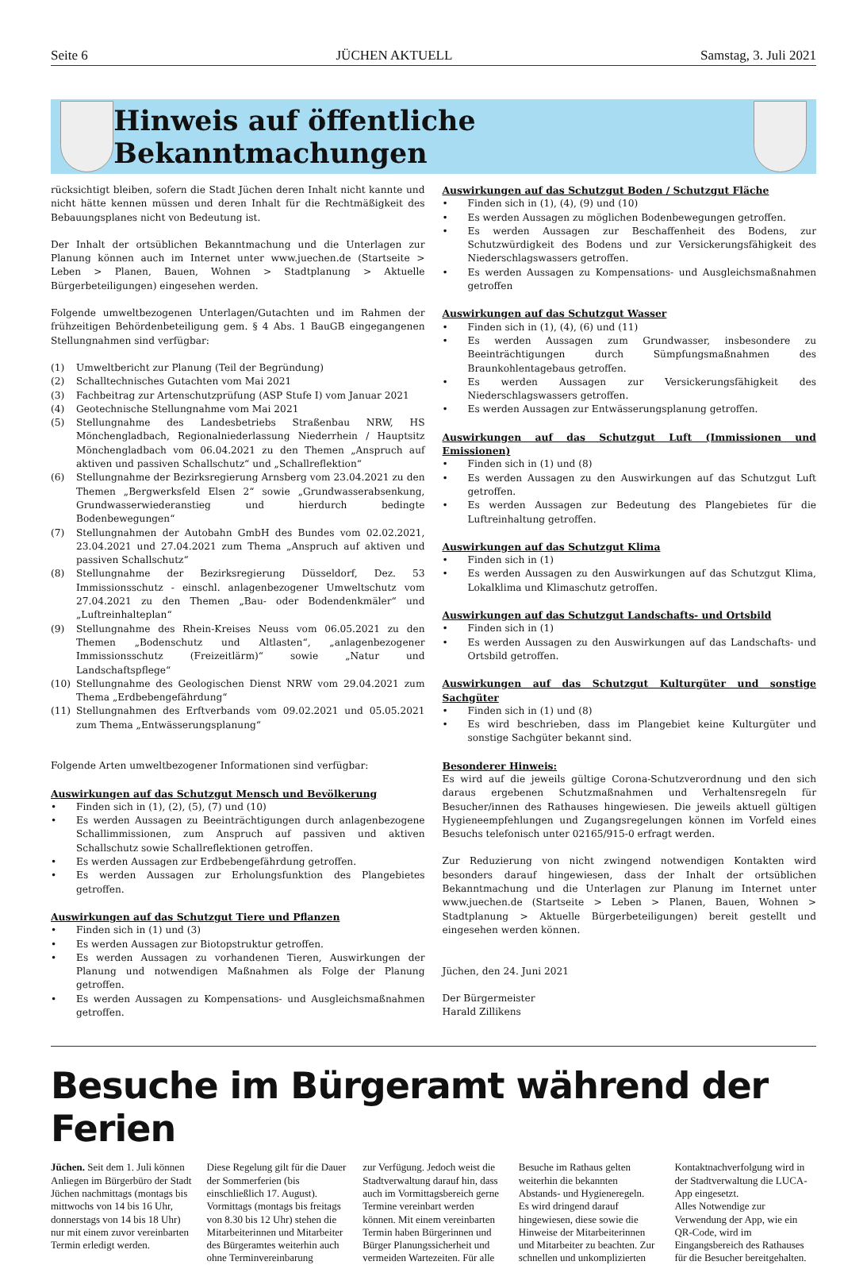Seite 6 JÜCHEN AKTUELL Samstag, 3. Juli 2021
Hinweis auf öffentliche Bekanntmachungen
rücksichtigt bleiben, sofern die Stadt Jüchen deren Inhalt nicht kannte und nicht hätte kennen müssen und deren Inhalt für die Rechtmäßigkeit des Bebauungsplanes nicht von Bedeutung ist.
Der Inhalt der ortsüblichen Bekanntmachung und die Unterlagen zur Planung können auch im Internet unter www.juechen.de (Startseite > Leben > Planen, Bauen, Wohnen > Stadtplanung > Aktuelle Bürgerbeteiligungen) eingesehen werden.
Folgende umweltbezogenen Unterlagen/Gutachten und im Rahmen der frühzeitigen Behördenbeteiligung gem. § 4 Abs. 1 BauGB eingegangenen Stellungnahmen sind verfügbar:
(1) Umweltbericht zur Planung (Teil der Begründung)
(2) Schalltechnisches Gutachten vom Mai 2021
(3) Fachbeitrag zur Artenschutzprüfung (ASP Stufe I) vom Januar 2021
(4) Geotechnische Stellungnahme vom Mai 2021
(5) Stellungnahme des Landesbetriebs Straßenbau NRW, HS Mönchengladbach, Regionalniederlassung Niederrhein / Hauptsitz Mönchengladbach vom 06.04.2021 zu den Themen „Anspruch auf aktiven und passiven Schallschutz“ und „Schallreflektion“
(6) Stellungnahme der Bezirksregierung Arnsberg vom 23.04.2021 zu den Themen „Bergwerksfeld Elsen 2“ sowie „Grundwasserabsenkung, Grundwasserwiederanstieg und hierdurch bedingte Bodenbewegungen“
(7) Stellungnahmen der Autobahn GmbH des Bundes vom 02.02.2021, 23.04.2021 und 27.04.2021 zum Thema „Anspruch auf aktiven und passiven Schallschutz“
(8) Stellungnahme der Bezirksregierung Düsseldorf, Dez. 53 Immissionsschutz - einschl. anlagenbezogener Umweltschutz vom 27.04.2021 zu den Themen „Bau- oder Bodendenkmäler“ und „Luftreinhalteplan“
(9) Stellungnahme des Rhein-Kreises Neuss vom 06.05.2021 zu den Themen „Bodenschutz und Altlasten“, „anlagenbezogener Immissionsschutz (Freizeitlärm)“ sowie „Natur und Landschaftspflege“
(10) Stellungnahme des Geologischen Dienst NRW vom 29.04.2021 zum Thema „Erdbebengefährdung“
(11) Stellungnahmen des Erftverbands vom 09.02.2021 und 05.05.2021 zum Thema „Entwässerungsplanung“
Folgende Arten umweltbezogener Informationen sind verfügbar:
Auswirkungen auf das Schutzgut Mensch und Bevölkerung
• Finden sich in (1), (2), (5), (7) und (10)
• Es werden Aussagen zu Beeinträchtigungen durch anlagenbezogene Schallimmissionen, zum Anspruch auf passiven und aktiven Schallschutz sowie Schallreflektionen getroffen.
• Es werden Aussagen zur Erdbebengefährdung getroffen.
• Es werden Aussagen zur Erholungsfunktion des Plangebietes getroffen.
Auswirkungen auf das Schutzgut Tiere und Pflanzen
• Finden sich in (1) und (3)
• Es werden Aussagen zur Biotopstruktur getroffen.
• Es werden Aussagen zu vorhandenen Tieren, Auswirkungen der Planung und notwendigen Maßnahmen als Folge der Planung getroffen.
• Es werden Aussagen zu Kompensations- und Ausgleichsmaßnahmen getroffen.
Auswirkungen auf das Schutzgut Boden / Schutzgut Fläche
• Finden sich in (1), (4), (9) und (10)
• Es werden Aussagen zu möglichen Bodenbewegungen getroffen.
• Es werden Aussagen zur Beschaffenheit des Bodens, zur Schutzwürdigkeit des Bodens und zur Versickerungsfähigkeit des Niederschlagswassers getroffen.
• Es werden Aussagen zu Kompensations- und Ausgleichsmaßnahmen getroffen
Auswirkungen auf das Schutzgut Wasser
• Finden sich in (1), (4), (6) und (11)
• Es werden Aussagen zum Grundwasser, insbesondere zu Beeinträchtigungen durch Sümpfungsmaßnahmen des Braunkohlentagebaus getroffen.
• Es werden Aussagen zur Versickerungsfähigkeit des Niederschlagswassers getroffen.
• Es werden Aussagen zur Entwässerungsplanung getroffen.
Auswirkungen auf das Schutzgut Luft (Immissionen und Emissionen)
• Finden sich in (1) und (8)
• Es werden Aussagen zu den Auswirkungen auf das Schutzgut Luft getroffen.
• Es werden Aussagen zur Bedeutung des Plangebietes für die Luftreinhaltung getroffen.
Auswirkungen auf das Schutzgut Klima
• Finden sich in (1)
• Es werden Aussagen zu den Auswirkungen auf das Schutzgut Klima, Lokalklima und Klimaschutz getroffen.
Auswirkungen auf das Schutzgut Landschafts- und Ortsbild
• Finden sich in (1)
• Es werden Aussagen zu den Auswirkungen auf das Landschafts- und Ortsbild getroffen.
Auswirkungen auf das Schutzgut Kulturgüter und sonstige Sachgüter
• Finden sich in (1) und (8)
• Es wird beschrieben, dass im Plangebiet keine Kulturgüter und sonstige Sachgüter bekannt sind.
Besonderer Hinweis:
Es wird auf die jeweils gültige Corona-Schutzverordnung und den sich daraus ergebenen Schutzmaßnahmen und Verhaltensregeln für Besucher/innen des Rathauses hingewiesen. Die jeweils aktuell gültigen Hygieneempfehlungen und Zugangsregelungen können im Vorfeld eines Besuchs telefonisch unter 02165/915-0 erfragt werden.
Zur Reduzierung von nicht zwingend notwendigen Kontakten wird besonders darauf hingewiesen, dass der Inhalt der ortsüblichen Bekanntmachung und die Unterlagen zur Planung im Internet unter www.juechen.de (Startseite > Leben > Planen, Bauen, Wohnen > Stadtplanung > Aktuelle Bürgerbeteiligungen) bereit gestellt und eingesehen werden können.
Jüchen, den 24. Juni 2021
Der Bürgermeister
Harald Zillikens
Besuche im Bürgeramt während der Ferien
Jüchen. Seit dem 1. Juli können Anliegen im Bürgerbüro der Stadt Jüchen nachmittags (montags bis mittwochs von 14 bis 16 Uhr, donnerstags von 14 bis 18 Uhr) nur mit einem zuvor vereinbarten Termin erledigt werden.
Diese Regelung gilt für die Dauer der Sommerferien (bis einschließlich 17. August). Vormittags (montags bis freitags von 8.30 bis 12 Uhr) stehen die Mitarbeiterinnen und Mitarbeiter des Bürgeramtes weiterhin auch ohne Terminvereinbarung
zur Verfügung. Jedoch weist die Stadtverwaltung darauf hin, dass auch im Vormittagsbereich gerne Termine vereinbart werden können. Mit einem vereinbarten Termin haben Bürgerinnen und Bürger Planungssicherheit und vermeiden Wartezeiten. Für alle
Besuche im Rathaus gelten weiterhin die bekannten Abstands- und Hygieneregeln.
Es wird dringend darauf hingewiesen, diese sowie die Hinweise der Mitarbeiterinnen und Mitarbeiter zu beachten. Zur schnellen und unkomplizierten
Kontaktnachverfolgung wird in der Stadtverwaltung die LUCA-App eingesetzt.
Alles Notwendige zur Verwendung der App, wie ein QR-Code, wird im Eingangsbereich des Rathauses für die Besucher bereitgehalten.